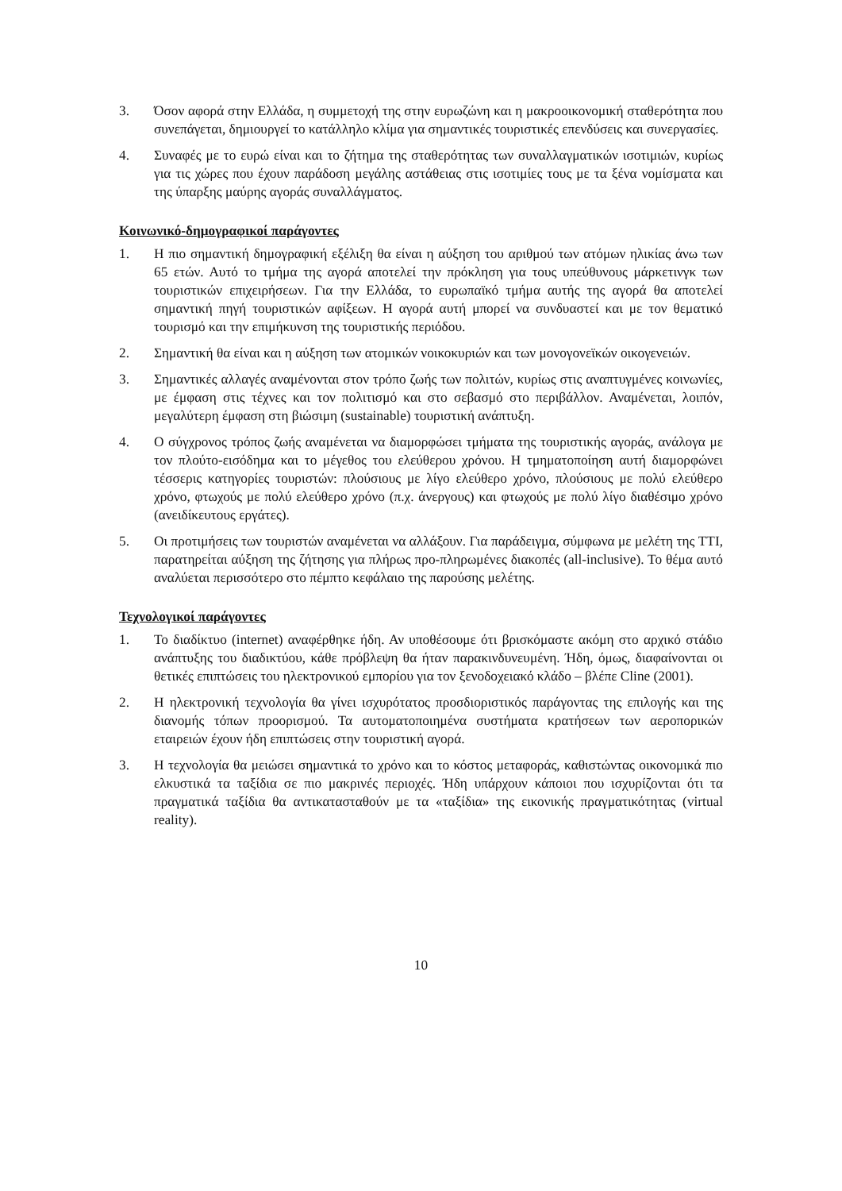3. Όσον αφορά στην Ελλάδα, η συμμετοχή της στην ευρωζώνη και η μακροοικονομική σταθερότητα που συνεπάγεται, δημιουργεί το κατάλληλο κλίμα για σημαντικές τουριστικές επενδύσεις και συνεργασίες.
4. Συναφές με το ευρώ είναι και το ζήτημα της σταθερότητας των συναλλαγματικών ισοτιμιών, κυρίως για τις χώρες που έχουν παράδοση μεγάλης αστάθειας στις ισοτιμίες τους με τα ξένα νομίσματα και της ύπαρξης μαύρης αγοράς συναλλάγματος.
Κοινωνικό-δημογραφικοί παράγοντες
1. Η πιο σημαντική δημογραφική εξέλιξη θα είναι η αύξηση του αριθμού των ατόμων ηλικίας άνω των 65 ετών. Αυτό το τμήμα της αγορά αποτελεί την πρόκληση για τους υπεύθυνους μάρκετινγκ των τουριστικών επιχειρήσεων. Για την Ελλάδα, το ευρωπαϊκό τμήμα αυτής της αγορά θα αποτελεί σημαντική πηγή τουριστικών αφίξεων. Η αγορά αυτή μπορεί να συνδυαστεί και με τον θεματικό τουρισμό και την επιμήκυνση της τουριστικής περιόδου.
2. Σημαντική θα είναι και η αύξηση των ατομικών νοικοκυριών και των μονογονεϊκών οικογενειών.
3. Σημαντικές αλλαγές αναμένονται στον τρόπο ζωής των πολιτών, κυρίως στις αναπτυγμένες κοινωνίες, με έμφαση στις τέχνες και τον πολιτισμό και στο σεβασμό στο περιβάλλον. Αναμένεται, λοιπόν, μεγαλύτερη έμφαση στη βιώσιμη (sustainable) τουριστική ανάπτυξη.
4. Ο σύγχρονος τρόπος ζωής αναμένεται να διαμορφώσει τμήματα της τουριστικής αγοράς, ανάλογα με τον πλούτο-εισόδημα και το μέγεθος του ελεύθερου χρόνου. Η τμηματοποίηση αυτή διαμορφώνει τέσσερις κατηγορίες τουριστών: πλούσιους με λίγο ελεύθερο χρόνο, πλούσιους με πολύ ελεύθερο χρόνο, φτωχούς με πολύ ελεύθερο χρόνο (π.χ. άνεργους) και φτωχούς με πολύ λίγο διαθέσιμο χρόνο (ανειδίκευτους εργάτες).
5. Οι προτιμήσεις των τουριστών αναμένεται να αλλάξουν. Για παράδειγμα, σύμφωνα με μελέτη της TTI, παρατηρείται αύξηση της ζήτησης για πλήρως προ-πληρωμένες διακοπές (all-inclusive). Το θέμα αυτό αναλύεται περισσότερο στο πέμπτο κεφάλαιο της παρούσης μελέτης.
Τεχνολογικοί παράγοντες
1. Το διαδίκτυο (internet) αναφέρθηκε ήδη. Αν υποθέσουμε ότι βρισκόμαστε ακόμη στο αρχικό στάδιο ανάπτυξης του διαδικτύου, κάθε πρόβλεψη θα ήταν παρακινδυνευμένη. Ήδη, όμως, διαφαίνονται οι θετικές επιπτώσεις του ηλεκτρονικού εμπορίου για τον ξενοδοχειακό κλάδο – βλέπε Cline (2001).
2. Η ηλεκτρονική τεχνολογία θα γίνει ισχυρότατος προσδιοριστικός παράγοντας της επιλογής και της διανομής τόπων προορισμού. Τα αυτοματοποιημένα συστήματα κρατήσεων των αεροπορικών εταιρειών έχουν ήδη επιπτώσεις στην τουριστική αγορά.
3. Η τεχνολογία θα μειώσει σημαντικά το χρόνο και το κόστος μεταφοράς, καθιστώντας οικονομικά πιο ελκυστικά τα ταξίδια σε πιο μακρινές περιοχές. Ήδη υπάρχουν κάποιοι που ισχυρίζονται ότι τα πραγματικά ταξίδια θα αντικατασταθούν με τα «ταξίδια» της εικονικής πραγματικότητας (virtual reality).
10